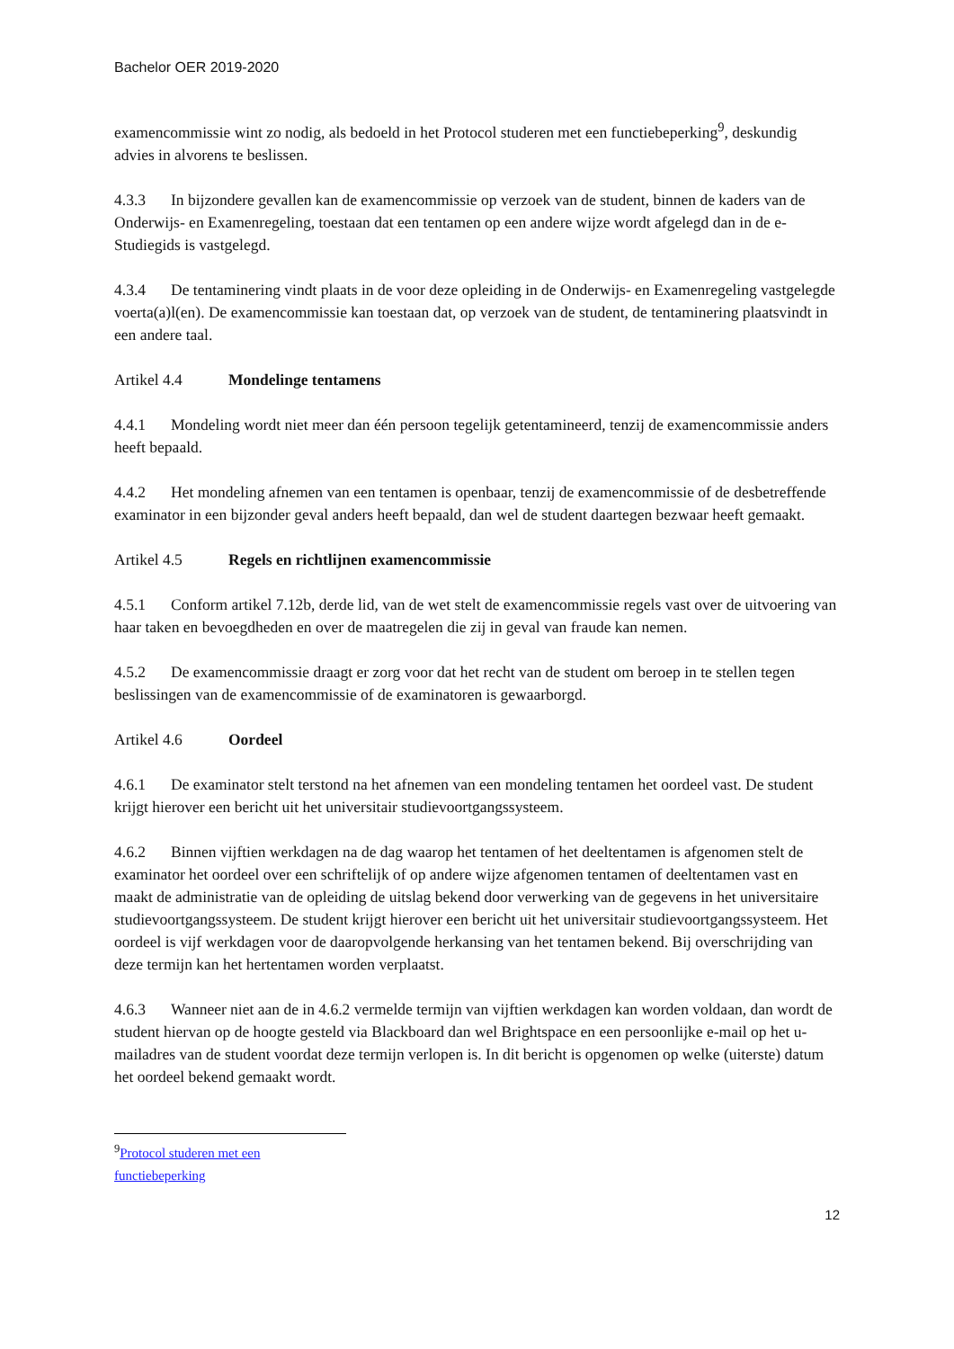Bachelor OER 2019-2020
examencommissie wint zo nodig, als bedoeld in het Protocol studeren met een functiebeperking<sup>9</sup>, deskundig advies in alvorens te beslissen.
4.3.3 In bijzondere gevallen kan de examencommissie op verzoek van de student, binnen de kaders van de Onderwijs- en Examenregeling, toestaan dat een tentamen op een andere wijze wordt afgelegd dan in de e-Studiegids is vastgelegd.
4.3.4 De tentaminering vindt plaats in de voor deze opleiding in de Onderwijs- en Examenregeling vastgelegde voerta(a)l(en). De examencommissie kan toestaan dat, op verzoek van de student, de tentaminering plaatsvindt in een andere taal.
Artikel 4.4 Mondelinge tentamens
4.4.1 Mondeling wordt niet meer dan één persoon tegelijk getentamineerd, tenzij de examencommissie anders heeft bepaald.
4.4.2 Het mondeling afnemen van een tentamen is openbaar, tenzij de examencommissie of de desbetreffende examinator in een bijzonder geval anders heeft bepaald, dan wel de student daartegen bezwaar heeft gemaakt.
Artikel 4.5 Regels en richtlijnen examencommissie
4.5.1 Conform artikel 7.12b, derde lid, van de wet stelt de examencommissie regels vast over de uitvoering van haar taken en bevoegdheden en over de maatregelen die zij in geval van fraude kan nemen.
4.5.2 De examencommissie draagt er zorg voor dat het recht van de student om beroep in te stellen tegen beslissingen van de examencommissie of de examinatoren is gewaarborgd.
Artikel 4.6 Oordeel
4.6.1 De examinator stelt terstond na het afnemen van een mondeling tentamen het oordeel vast. De student krijgt hierover een bericht uit het universitair studievoortgangssysteem.
4.6.2 Binnen vijftien werkdagen na de dag waarop het tentamen of het deeltentamen is afgenomen stelt de examinator het oordeel over een schriftelijk of op andere wijze afgenomen tentamen of deeltentamen vast en maakt de administratie van de opleiding de uitslag bekend door verwerking van de gegevens in het universitaire studievoortgangssysteem. De student krijgt hierover een bericht uit het universitair studievoortgangssysteem. Het oordeel is vijf werkdagen voor de daaropvolgende herkansing van het tentamen bekend. Bij overschrijding van deze termijn kan het hertentamen worden verplaatst.
4.6.3 Wanneer niet aan de in 4.6.2 vermelde termijn van vijftien werkdagen kan worden voldaan, dan wordt de student hiervan op de hoogte gesteld via Blackboard dan wel Brightspace en een persoonlijke e-mail op het u-mailadres van de student voordat deze termijn verlopen is. In dit bericht is opgenomen op welke (uiterste) datum het oordeel bekend gemaakt wordt.
<sup>9</sup> Protocol studeren met een functiebeperking
12